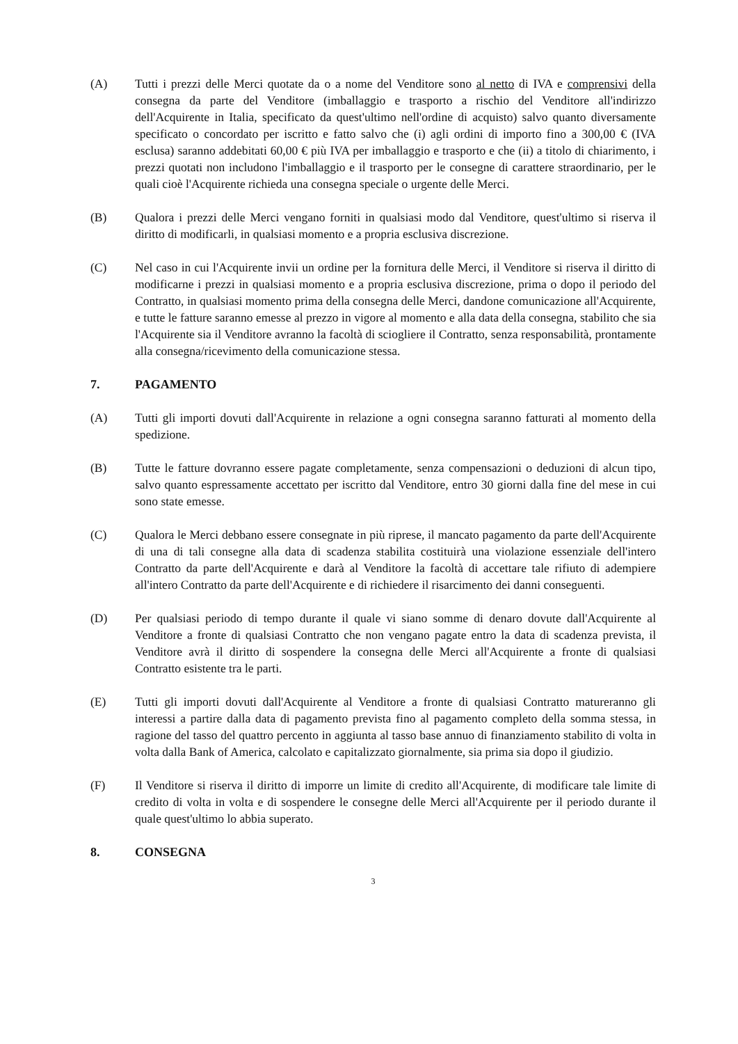(A) Tutti i prezzi delle Merci quotate da o a nome del Venditore sono al netto di IVA e comprensivi della consegna da parte del Venditore (imballaggio e trasporto a rischio del Venditore all'indirizzo dell'Acquirente in Italia, specificato da quest'ultimo nell'ordine di acquisto) salvo quanto diversamente specificato o concordato per iscritto e fatto salvo che (i) agli ordini di importo fino a 300,00 € (IVA esclusa) saranno addebitati 60,00 € più IVA per imballaggio e trasporto e che (ii) a titolo di chiarimento, i prezzi quotati non includono l'imballaggio e il trasporto per le consegne di carattere straordinario, per le quali cioè l'Acquirente richieda una consegna speciale o urgente delle Merci.
(B) Qualora i prezzi delle Merci vengano forniti in qualsiasi modo dal Venditore, quest'ultimo si riserva il diritto di modificarli, in qualsiasi momento e a propria esclusiva discrezione.
(C) Nel caso in cui l'Acquirente invii un ordine per la fornitura delle Merci, il Venditore si riserva il diritto di modificarne i prezzi in qualsiasi momento e a propria esclusiva discrezione, prima o dopo il periodo del Contratto, in qualsiasi momento prima della consegna delle Merci, dandone comunicazione all'Acquirente, e tutte le fatture saranno emesse al prezzo in vigore al momento e alla data della consegna, stabilito che sia l'Acquirente sia il Venditore avranno la facoltà di sciogliere il Contratto, senza responsabilità, prontamente alla consegna/ricevimento della comunicazione stessa.
7. PAGAMENTO
(A) Tutti gli importi dovuti dall'Acquirente in relazione a ogni consegna saranno fatturati al momento della spedizione.
(B) Tutte le fatture dovranno essere pagate completamente, senza compensazioni o deduzioni di alcun tipo, salvo quanto espressamente accettato per iscritto dal Venditore, entro 30 giorni dalla fine del mese in cui sono state emesse.
(C) Qualora le Merci debbano essere consegnate in più riprese, il mancato pagamento da parte dell'Acquirente di una di tali consegne alla data di scadenza stabilita costituirà una violazione essenziale dell'intero Contratto da parte dell'Acquirente e darà al Venditore la facoltà di accettare tale rifiuto di adempiere all'intero Contratto da parte dell'Acquirente e di richiedere il risarcimento dei danni conseguenti.
(D) Per qualsiasi periodo di tempo durante il quale vi siano somme di denaro dovute dall'Acquirente al Venditore a fronte di qualsiasi Contratto che non vengano pagate entro la data di scadenza prevista, il Venditore avrà il diritto di sospendere la consegna delle Merci all'Acquirente a fronte di qualsiasi Contratto esistente tra le parti.
(E) Tutti gli importi dovuti dall'Acquirente al Venditore a fronte di qualsiasi Contratto matureranno gli interessi a partire dalla data di pagamento prevista fino al pagamento completo della somma stessa, in ragione del tasso del quattro percento in aggiunta al tasso base annuo di finanziamento stabilito di volta in volta dalla Bank of America, calcolato e capitalizzato giornalmente, sia prima sia dopo il giudizio.
(F) Il Venditore si riserva il diritto di imporre un limite di credito all'Acquirente, di modificare tale limite di credito di volta in volta e di sospendere le consegne delle Merci all'Acquirente per il periodo durante il quale quest'ultimo lo abbia superato.
8. CONSEGNA
3